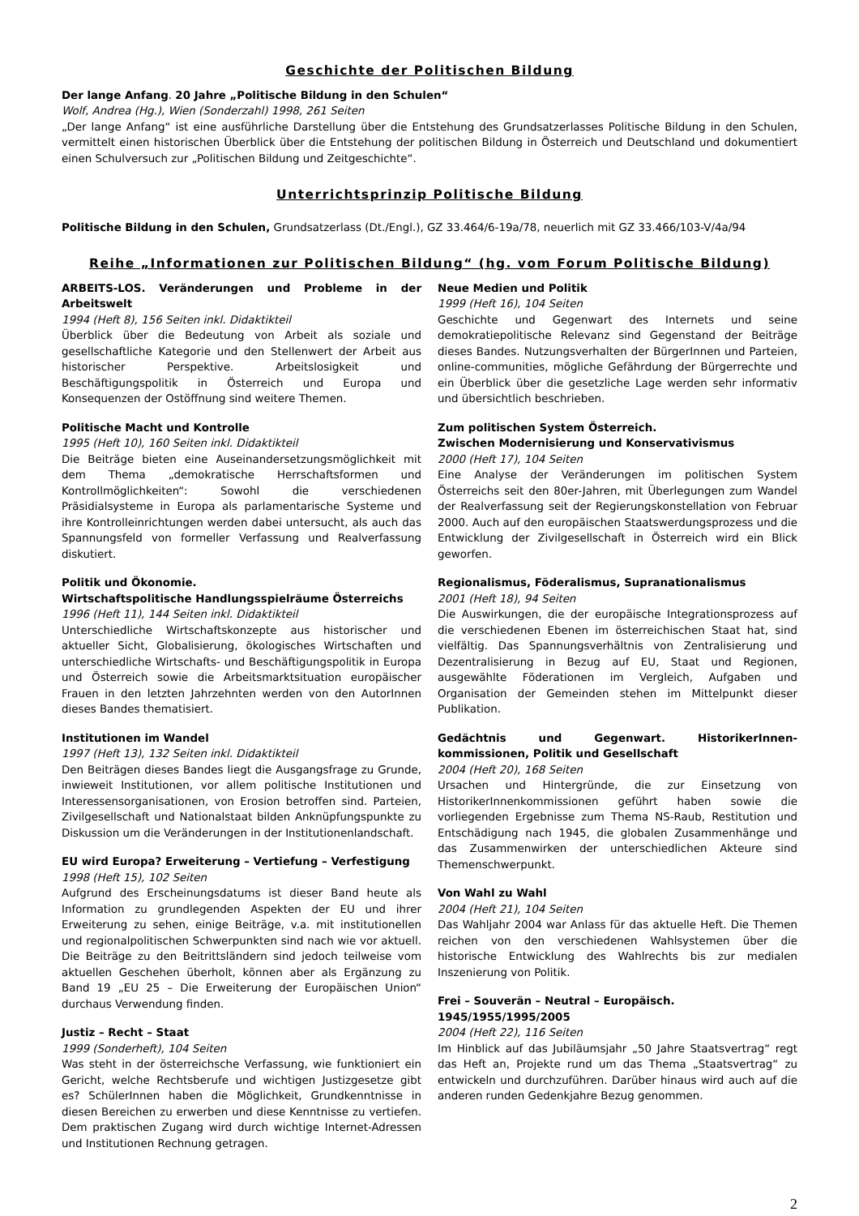Geschichte der Politischen Bildung
Der lange Anfang. 20 Jahre „Politische Bildung in den Schulen“
Wolf, Andrea (Hg.), Wien (Sonderzahl) 1998, 261 Seiten
„Der lange Anfang“ ist eine ausführliche Darstellung über die Entstehung des Grundsatzerlasses Politische Bildung in den Schulen, vermittelt einen historischen Überblick über die Entstehung der politischen Bildung in Österreich und Deutschland und dokumentiert einen Schulversuch zur „Politischen Bildung und Zeitgeschichte“.
Unterrichtsprinzip Politische Bildung
Politische Bildung in den Schulen, Grundsatzerlass (Dt./Engl.), GZ 33.464/6-19a/78, neuerlich mit GZ 33.466/103-V/4a/94
Reihe „Informationen zur Politischen Bildung“ (hg. vom Forum Politische Bildung)
ARBEITS-LOS. Veränderungen und Probleme in der Arbeitswelt
1994 (Heft 8), 156 Seiten inkl. Didaktikteil
Überblick über die Bedeutung von Arbeit als soziale und gesellschaftliche Kategorie und den Stellenwert der Arbeit aus historischer Perspektive. Arbeitslosigkeit und Beschäftigungspolitik in Österreich und Europa und Konsequenzen der Ostöffnung sind weitere Themen.
Politische Macht und Kontrolle
1995 (Heft 10), 160 Seiten inkl. Didaktikteil
Die Beiträge bieten eine Auseinandersetzungsmöglichkeit mit dem Thema „demokratische Herrschaftsformen und Kontrollmöglichkeiten“: Sowohl die verschiedenen Präsidialsysteme in Europa als parlamentarische Systeme und ihre Kontrolleinrichtungen werden dabei untersucht, als auch das Spannungsfeld von formeller Verfassung und Realverfassung diskutiert.
Politik und Ökonomie.
Wirtschaftspolitische Handlungsspielräume Österreichs
1996 (Heft 11), 144 Seiten inkl. Didaktikteil
Unterschiedliche Wirtschaftskonzepte aus historischer und aktueller Sicht, Globalisierung, ökologisches Wirtschaften und unterschiedliche Wirtschafts- und Beschäftigungspolitik in Europa und Österreich sowie die Arbeitsmarktsituation europäischer Frauen in den letzten Jahrzehnten werden von den AutorInnen dieses Bandes thematisiert.
Institutionen im Wandel
1997 (Heft 13), 132 Seiten inkl. Didaktikteil
Den Beiträgen dieses Bandes liegt die Ausgangsfrage zu Grunde, inwieweit Institutionen, vor allem politische Institutionen und Interessensorganisationen, von Erosion betroffen sind. Parteien, Zivilgesellschaft und Nationalstaat bilden Anknüpfungspunkte zu Diskussion um die Veränderungen in der Institutionenlandschaft.
EU wird Europa? Erweiterung – Vertiefung – Verfestigung
1998 (Heft 15), 102 Seiten
Aufgrund des Erscheinungsdatums ist dieser Band heute als Information zu grundlegenden Aspekten der EU und ihrer Erweiterung zu sehen, einige Beiträge, v.a. mit institutionellen und regionalpolitischen Schwerpunkten sind nach wie vor aktuell. Die Beiträge zu den Beitrittsländern sind jedoch teilweise vom aktuellen Geschehen überholt, können aber als Ergänzung zu Band 19 „EU 25 – Die Erweiterung der Europäischen Union“ durchaus Verwendung finden.
Justiz – Recht – Staat
1999 (Sonderheft), 104 Seiten
Was steht in der österreichsche Verfassung, wie funktioniert ein Gericht, welche Rechtsberufe und wichtigen Justizgesetze gibt es? SchülerInnen haben die Möglichkeit, Grundkenntnisse in diesen Bereichen zu erwerben und diese Kenntnisse zu vertiefen. Dem praktischen Zugang wird durch wichtige Internet-Adressen und Institutionen Rechnung getragen.
Neue Medien und Politik
1999 (Heft 16), 104 Seiten
Geschichte und Gegenwart des Internets und seine demokratiepolitische Relevanz sind Gegenstand der Beiträge dieses Bandes. Nutzungsverhalten der BürgerInnen und Parteien, online-communities, mögliche Gefährdung der Bürgerrechte und ein Überblick über die gesetzliche Lage werden sehr informativ und übersichtlich beschrieben.
Zum politischen System Österreich.
Zwischen Modernisierung und Konservativismus
2000 (Heft 17), 104 Seiten
Eine Analyse der Veränderungen im politischen System Österreichs seit den 80er-Jahren, mit Überlegungen zum Wandel der Realverfassung seit der Regierungskonstellation von Februar 2000. Auch auf den europäischen Staatswerdungsprozess und die Entwicklung der Zivilgesellschaft in Österreich wird ein Blick geworfen.
Regionalismus, Föderalismus, Supranationalismus
2001 (Heft 18), 94 Seiten
Die Auswirkungen, die der europäische Integrationsprozess auf die verschiedenen Ebenen im österreichischen Staat hat, sind vielfältig. Das Spannungsverhältnis von Zentralisierung und Dezentralisierung in Bezug auf EU, Staat und Regionen, ausgewählte Föderationen im Vergleich, Aufgaben und Organisation der Gemeinden stehen im Mittelpunkt dieser Publikation.
Gedächtnis und Gegenwart. HistorikerInnen-kommissionen, Politik und Gesellschaft
2004 (Heft 20), 168 Seiten
Ursachen und Hintergründe, die zur Einsetzung von HistorikerInnenkommissionen geführt haben sowie die vorliegenden Ergebnisse zum Thema NS-Raub, Restitution und Entschädigung nach 1945, die globalen Zusammenhänge und das Zusammenwirken der unterschiedlichen Akteure sind Themenschwerpunkt.
Von Wahl zu Wahl
2004 (Heft 21), 104 Seiten
Das Wahljahr 2004 war Anlass für das aktuelle Heft. Die Themen reichen von den verschiedenen Wahlsystemen über die historische Entwicklung des Wahlrechts bis zur medialen Inszenierung von Politik.
Frei – Souverän – Neutral – Europäisch.
1945/1955/1995/2005
2004 (Heft 22), 116 Seiten
Im Hinblick auf das Jubiläumsjahr „50 Jahre Staatsvertrag“ regt das Heft an, Projekte rund um das Thema „Staatsvertrag“ zu entwickeln und durchzuführen. Darüber hinaus wird auch auf die anderen runden Gedenkjahre Bezug genommen.
2